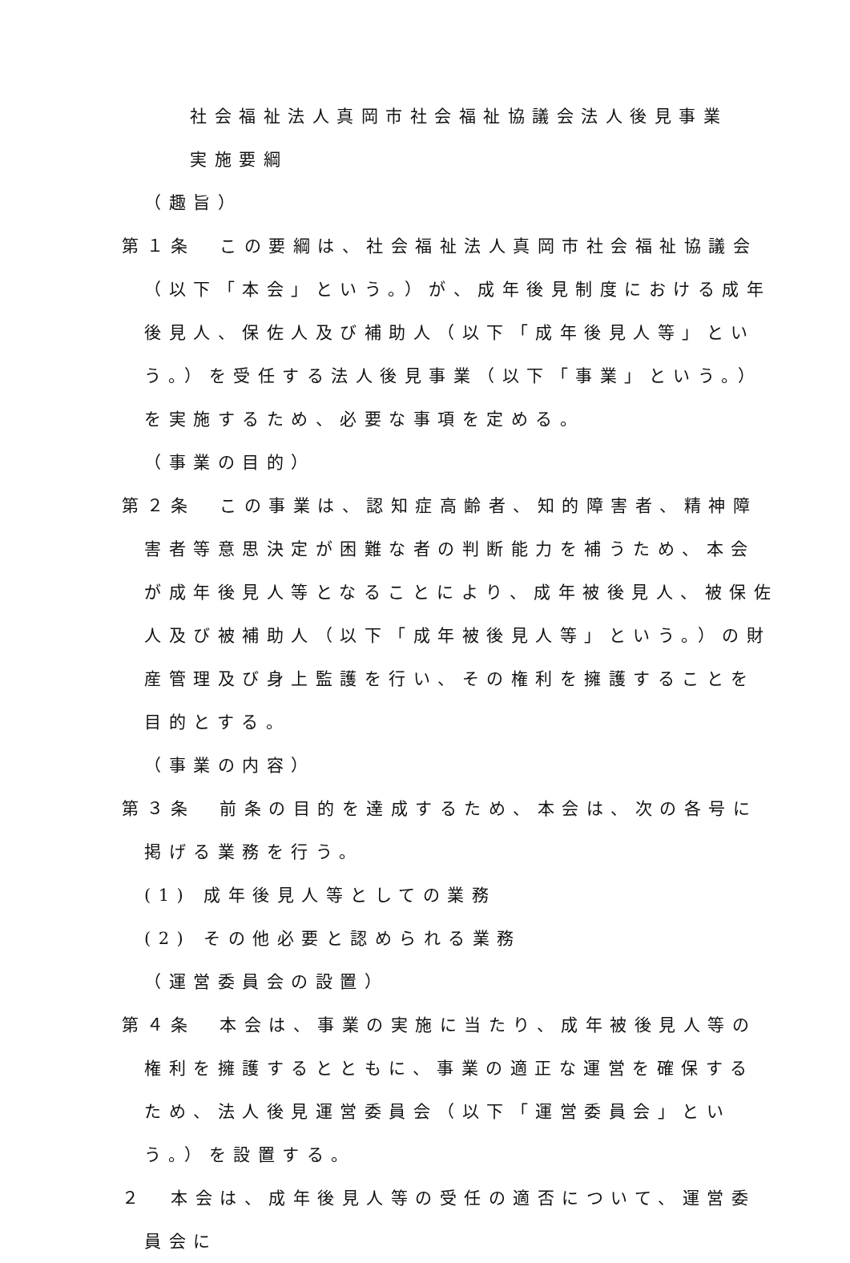社会福祉法人真岡市社会福祉協議会法人後見事業
実施要綱
（趣旨）
第１条　この要綱は、社会福祉法人真岡市社会福祉協議会（以下「本会」という。）が、成年後見制度における成年後見人、保佐人及び補助人（以下「成年後見人等」という。）を受任する法人後見事業（以下「事業」という。）を実施するため、必要な事項を定める。
（事業の目的）
第２条　この事業は、認知症高齢者、知的障害者、精神障害者等意思決定が困難な者の判断能力を補うため、本会が成年後見人等となることにより、成年被後見人、被保佐人及び被補助人（以下「成年被後見人等」という。）の財産管理及び身上監護を行い、その権利を擁護することを目的とする。
（事業の内容）
第３条　前条の目的を達成するため、本会は、次の各号に掲げる業務を行う。
(1) 成年後見人等としての業務
(2) その他必要と認められる業務
（運営委員会の設置）
第４条　本会は、事業の実施に当たり、成年被後見人等の権利を擁護するとともに、事業の適正な運営を確保するため、法人後見運営委員会（以下「運営委員会」という。）を設置する。
２　本会は、成年後見人等の受任の適否について、運営委員会に